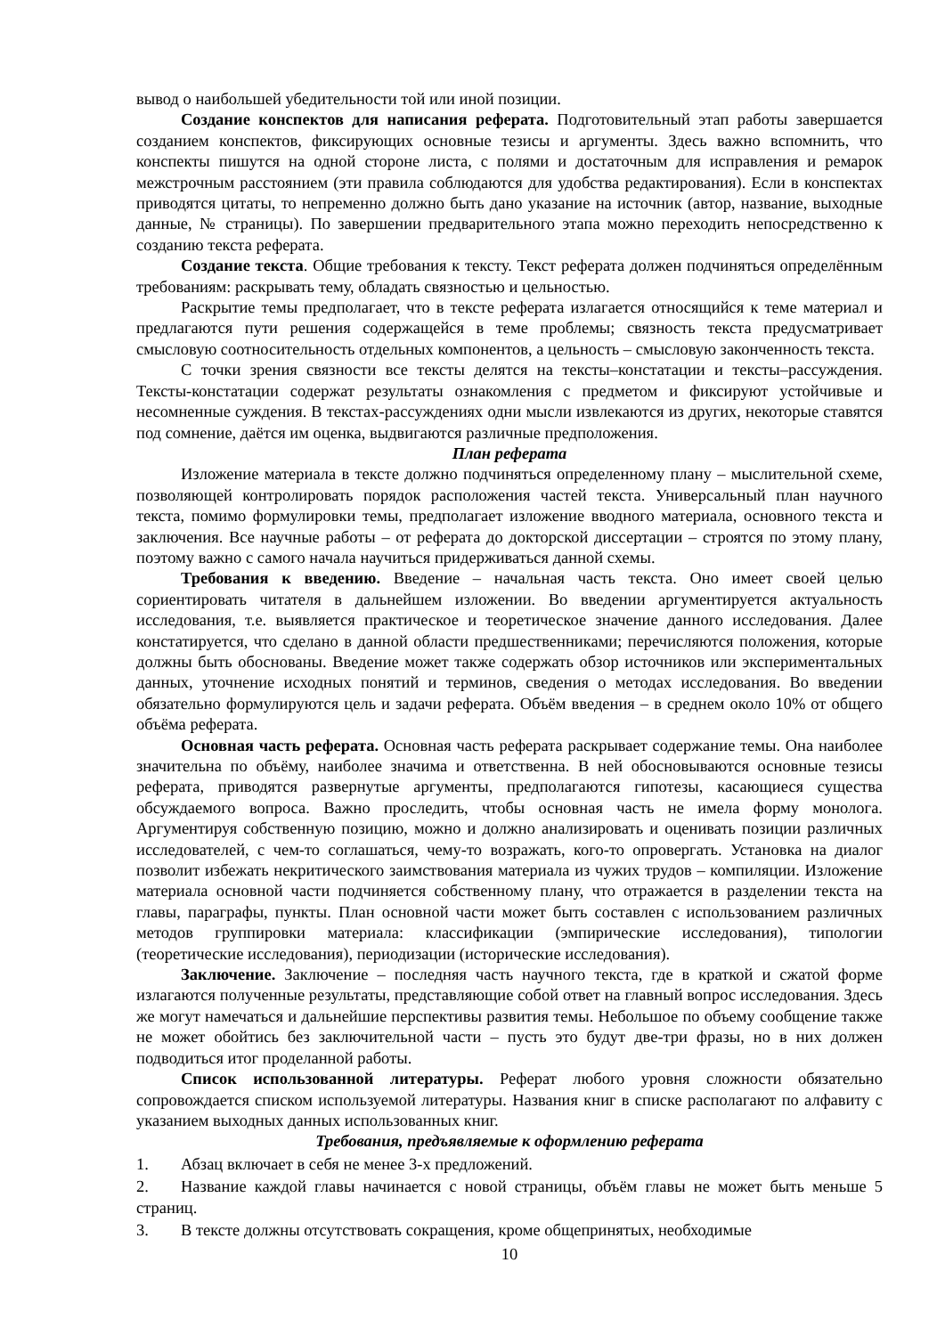вывод о наибольшей убедительности той или иной позиции.
Создание конспектов для написания реферата. Подготовительный этап работы завершается созданием конспектов, фиксирующих основные тезисы и аргументы. Здесь важно вспомнить, что конспекты пишутся на одной стороне листа, с полями и достаточным для исправления и ремарок межстрочным расстоянием (эти правила соблюдаются для удобства редактирования). Если в конспектах приводятся цитаты, то непременно должно быть дано указание на источник (автор, название, выходные данные, № страницы). По завершении предварительного этапа можно переходить непосредственно к созданию текста реферата.
Создание текста. Общие требования к тексту. Текст реферата должен подчиняться определённым требованиям: раскрывать тему, обладать связностью и цельностью.
Раскрытие темы предполагает, что в тексте реферата излагается относящийся к теме материал и предлагаются пути решения содержащейся в теме проблемы; связность текста предусматривает смысловую соотносительность отдельных компонентов, а цельность – смысловую законченность текста.
С точки зрения связности все тексты делятся на тексты–констатации и тексты–рассуждения. Тексты-констатации содержат результаты ознакомления с предметом и фиксируют устойчивые и несомненные суждения. В текстах-рассуждениях одни мысли извлекаются из других, некоторые ставятся под сомнение, даётся им оценка, выдвигаются различные предположения.
План реферата
Изложение материала в тексте должно подчиняться определенному плану – мыслительной схеме, позволяющей контролировать порядок расположения частей текста. Универсальный план научного текста, помимо формулировки темы, предполагает изложение вводного материала, основного текста и заключения. Все научные работы – от реферата до докторской диссертации – строятся по этому плану, поэтому важно с самого начала научиться придерживаться данной схемы.
Требования к введению. Введение – начальная часть текста. Оно имеет своей целью сориентировать читателя в дальнейшем изложении. Во введении аргументируется актуальность исследования, т.е. выявляется практическое и теоретическое значение данного исследования. Далее констатируется, что сделано в данной области предшественниками; перечисляются положения, которые должны быть обоснованы. Введение может также содержать обзор источников или экспериментальных данных, уточнение исходных понятий и терминов, сведения о методах исследования. Во введении обязательно формулируются цель и задачи реферата. Объём введения – в среднем около 10% от общего объёма реферата.
Основная часть реферата. Основная часть реферата раскрывает содержание темы. Она наиболее значительна по объёму, наиболее значима и ответственна. В ней обосновываются основные тезисы реферата, приводятся развернутые аргументы, предполагаются гипотезы, касающиеся существа обсуждаемого вопроса. Важно проследить, чтобы основная часть не имела форму монолога. Аргументируя собственную позицию, можно и должно анализировать и оценивать позиции различных исследователей, с чем-то соглашаться, чему-то возражать, кого-то опровергать. Установка на диалог позволит избежать некритического заимствования материала из чужих трудов – компиляции. Изложение материала основной части подчиняется собственному плану, что отражается в разделении текста на главы, параграфы, пункты. План основной части может быть составлен с использованием различных методов группировки материала: классификации (эмпирические исследования), типологии (теоретические исследования), периодизации (исторические исследования).
Заключение. Заключение – последняя часть научного текста, где в краткой и сжатой форме излагаются полученные результаты, представляющие собой ответ на главный вопрос исследования. Здесь же могут намечаться и дальнейшие перспективы развития темы. Небольшое по объему сообщение также не может обойтись без заключительной части – пусть это будут две-три фразы, но в них должен подводиться итог проделанной работы.
Список использованной литературы. Реферат любого уровня сложности обязательно сопровождается списком используемой литературы. Названия книг в списке располагают по алфавиту с указанием выходных данных использованных книг.
Требования, предъявляемые к оформлению реферата
1. Абзац включает в себя не менее 3-х предложений.
2. Название каждой главы начинается с новой страницы, объём главы не может быть меньше 5 страниц.
3. В тексте должны отсутствовать сокращения, кроме общепринятых, необходимые
10